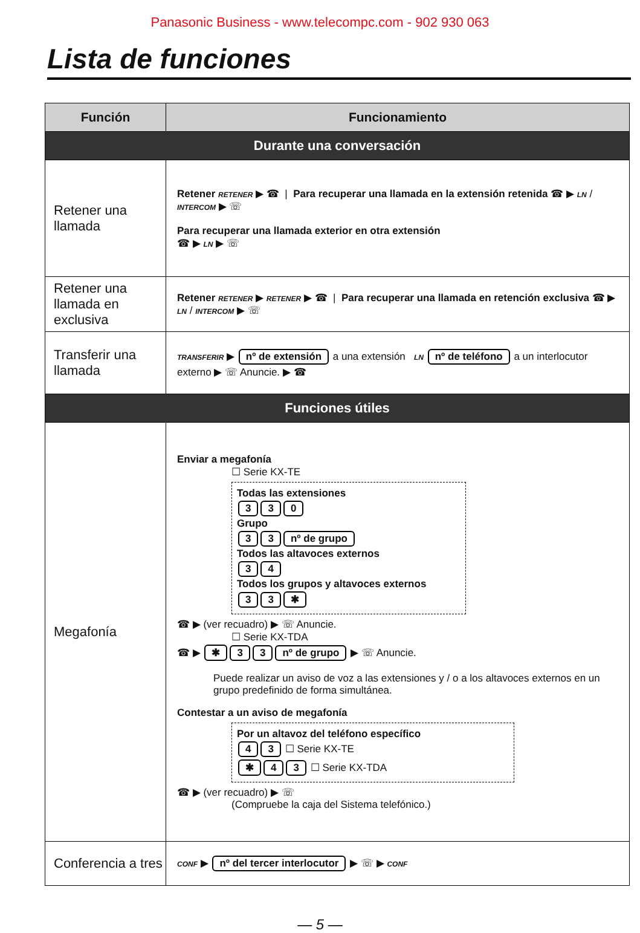Panasonic Business - www.telecompc.com - 902 930 063
Lista de funciones
| Función | Funcionamiento |
| --- | --- |
| Durante una conversación | |
| Retener una llamada | Retener RETENER ▶ ☎ / Para recuperar una llamada en la extensión retenida ☎ ▶ LN / INTERCOM ▶ ☏ Para recuperar una llamada exterior en otra extensión ☎ ▶ LN ▶ ☏ |
| Retener una llamada en exclusiva | Retener RETENER ▶ RETENER ▶ ☎ / Para recuperar una llamada en retención exclusiva ☎ ▶ LN / INTERCOM ▶ ☏ |
| Transferir una llamada | TRANSFERIR ▶ nº de extensión a una extensión LN nº de teléfono a un interlocutor externo ▶ ☏ Anuncie. ▶ ☎ |
| Funciones útiles | |
| Megafonía | Enviar a megafonía ☐ Serie KX-TE Todas las extensiones 3 3 0 Grupo 3 3 nº de grupo Todos las altavoces externos 3 4 Todos los grupos y altavoces externos 3 3 ✱ ☎ ▶ (ver recuadro) ▶ ☏ Anuncie. ☐ Serie KX-TDA ☎ ▶ ✱ 3 3 nº de grupo ▶ ☏ Anuncie. Puede realizar un aviso de voz a las extensiones y / o a los altavoces externos en un grupo predefinido de forma simultánea. Contestar a un aviso de megafonía Por un altavoz del teléfono específico 4 3 ☐ Serie KX-TE ✱ 4 3 ☐ Serie KX-TDA ☎ ▶ (ver recuadro) ▶ ☏ (Compruebe la caja del Sistema telefónico.) |
| Conferencia a tres | CONF ▶ nº del tercer interlocutor ▶ ☏ ▶ CONF |
— 5 —